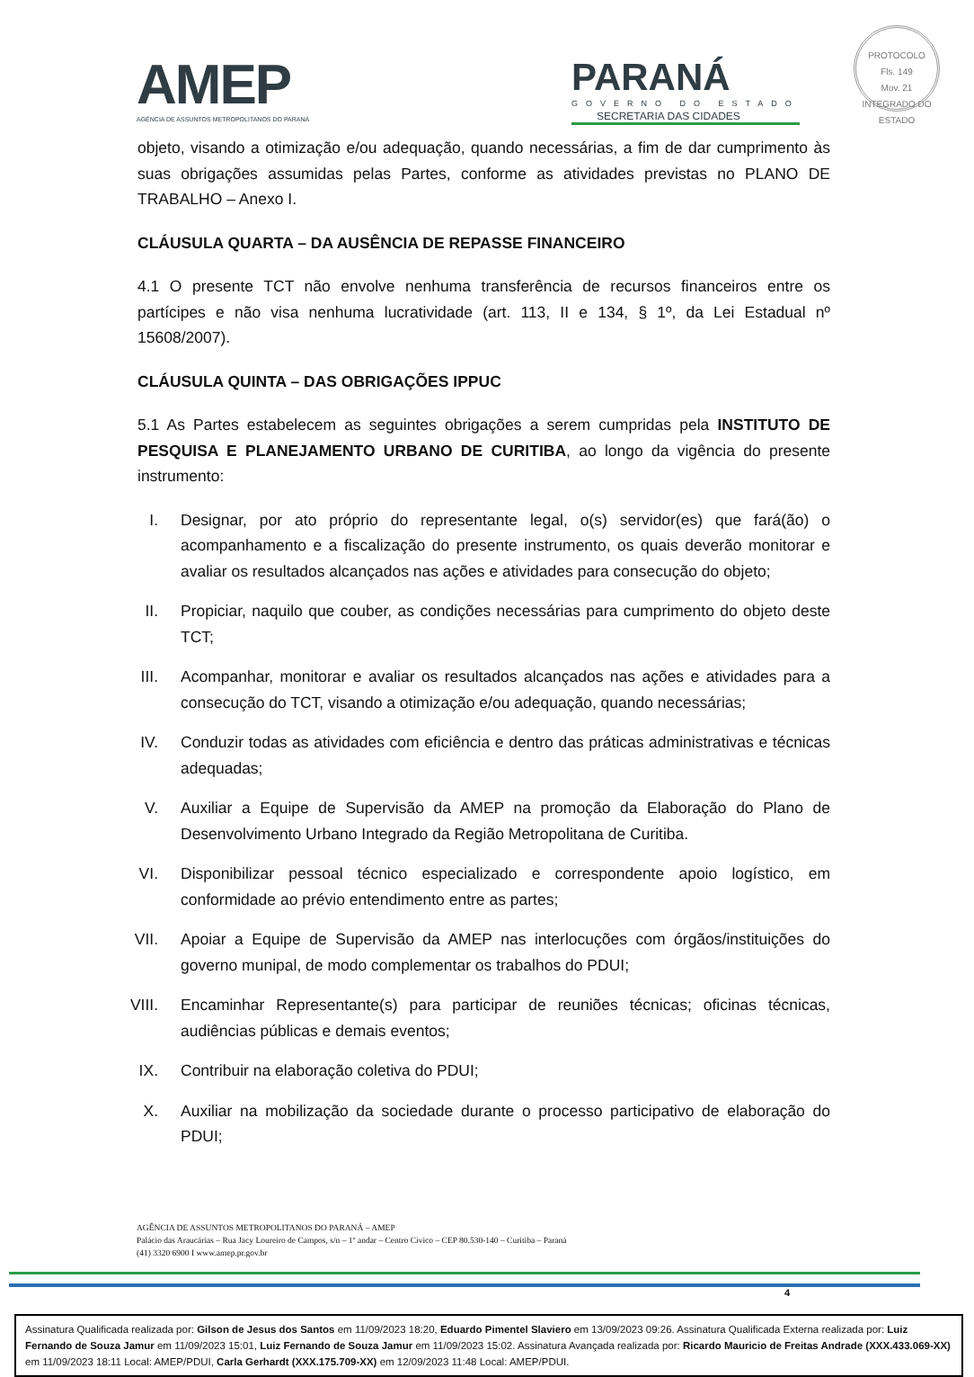AMEP
AGÊNCIA DE ASSUNTOS METROPOLITANOS DO PARANÁ
PARANÁ
GOVERNO DO ESTADO
SECRETARIA DAS CIDADES
PROTOCOLO
Fls. 149
Mov. 21
INTEGRADO DO ESTADO
objeto, visando a otimização e/ou adequação, quando necessárias, a fim de dar cumprimento às suas obrigações assumidas pelas Partes, conforme as atividades previstas no PLANO DE TRABALHO – Anexo I.
CLÁUSULA QUARTA – DA AUSÊNCIA DE REPASSE FINANCEIRO
4.1 O presente TCT não envolve nenhuma transferência de recursos financeiros entre os partícipes e não visa nenhuma lucratividade (art. 113, II e 134, § 1º, da Lei Estadual nº 15608/2007).
CLÁUSULA QUINTA – DAS OBRIGAÇÕES IPPUC
5.1 As Partes estabelecem as seguintes obrigações a serem cumpridas pela INSTITUTO DE PESQUISA E PLANEJAMENTO URBANO DE CURITIBA, ao longo da vigência do presente instrumento:
I. Designar, por ato próprio do representante legal, o(s) servidor(es) que fará(ão) o acompanhamento e a fiscalização do presente instrumento, os quais deverão monitorar e avaliar os resultados alcançados nas ações e atividades para consecução do objeto;
II. Propiciar, naquilo que couber, as condições necessárias para cumprimento do objeto deste TCT;
III. Acompanhar, monitorar e avaliar os resultados alcançados nas ações e atividades para a consecução do TCT, visando a otimização e/ou adequação, quando necessárias;
IV. Conduzir todas as atividades com eficiência e dentro das práticas administrativas e técnicas adequadas;
V. Auxiliar a Equipe de Supervisão da AMEP na promoção da Elaboração do Plano de Desenvolvimento Urbano Integrado da Região Metropolitana de Curitiba.
VI. Disponibilizar pessoal técnico especializado e correspondente apoio logístico, em conformidade ao prévio entendimento entre as partes;
VII. Apoiar a Equipe de Supervisão da AMEP nas interlocuções com órgãos/instituições do governo munipal, de modo complementar os trabalhos do PDUI;
VIII. Encaminhar Representante(s) para participar de reuniões técnicas; oficinas técnicas, audiências públicas e demais eventos;
IX. Contribuir na elaboração coletiva do PDUI;
X. Auxiliar na mobilização da sociedade durante o processo participativo de elaboração do PDUI;
AGÊNCIA DE ASSUNTOS METROPOLITANOS DO PARANÁ – AMEP
Palácio das Araucárias – Rua Jacy Loureiro de Campos, s/n – 1º andar – Centro Cívico – CEP 80.530-140 – Curitiba – Paraná
(41) 3320 6900 I www.amep.pr.gov.br
4
Assinatura Qualificada realizada por: Gilson de Jesus dos Santos em 11/09/2023 18:20, Eduardo Pimentel Slaviero em 13/09/2023 09:26. Assinatura Qualificada Externa realizada por: Luiz Fernando de Souza Jamur em 11/09/2023 15:01, Luiz Fernando de Souza Jamur em 11/09/2023 15:02. Assinatura Avançada realizada por: Ricardo Mauricio de Freitas Andrade (XXX.433.069-XX) em 11/09/2023 18:11 Local: AMEP/PDUI, Carla Gerhardt (XXX.175.709-XX) em 12/09/2023 11:48 Local: AMEP/PDUI.